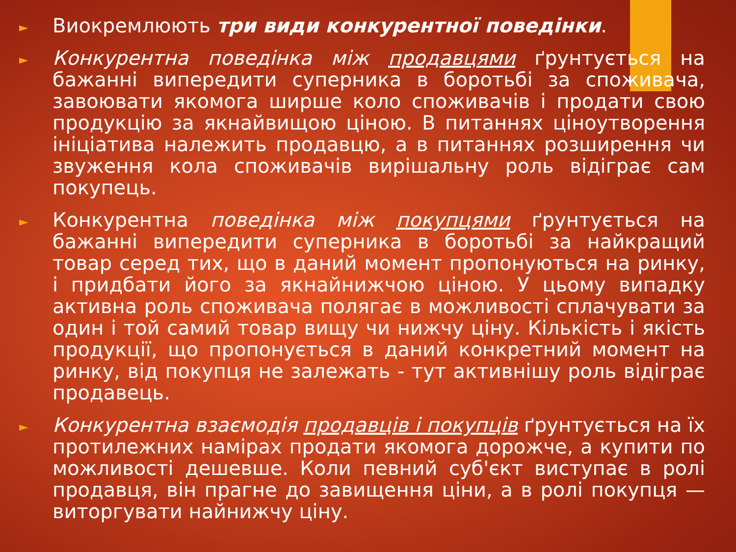► Виокремлюють три види конкурентної поведінки.
► Конкурентна поведінка між продавцями ґрунтується на бажанні випередити суперника в боротьбі за споживача, завоювати якомога ширше коло споживачів і продати свою продукцію за якнайвищою ціною. В питаннях ціноутворення ініціатива належить продавцю, а в питаннях розширення чи звуження кола споживачів вирішальну роль відіграє сам покупець.
► Конкурентна поведінка між покупцями ґрунтується на бажанні випередити суперника в боротьбі за найкращий товар серед тих, що в даний момент пропонуються на ринку, і придбати його за якнайнижчою ціною. У цьому випадку активна роль споживача полягає в можливості сплачувати за один і той самий товар вищу чи нижчу ціну. Кількість і якість продукції, що пропонується в даний конкретний момент на ринку, від покупця не залежать - тут активнішу роль відіграє продавець.
► Конкурентна взаємодія продавців і покупців ґрунтується на їх протилежних намірах продати якомога дорожче, а купити по можливості дешевше. Коли певний суб'єкт виступає в ролі продавця, він прагне до завищення ціни, а в ролі покупця — виторгувати найнижчу ціну.